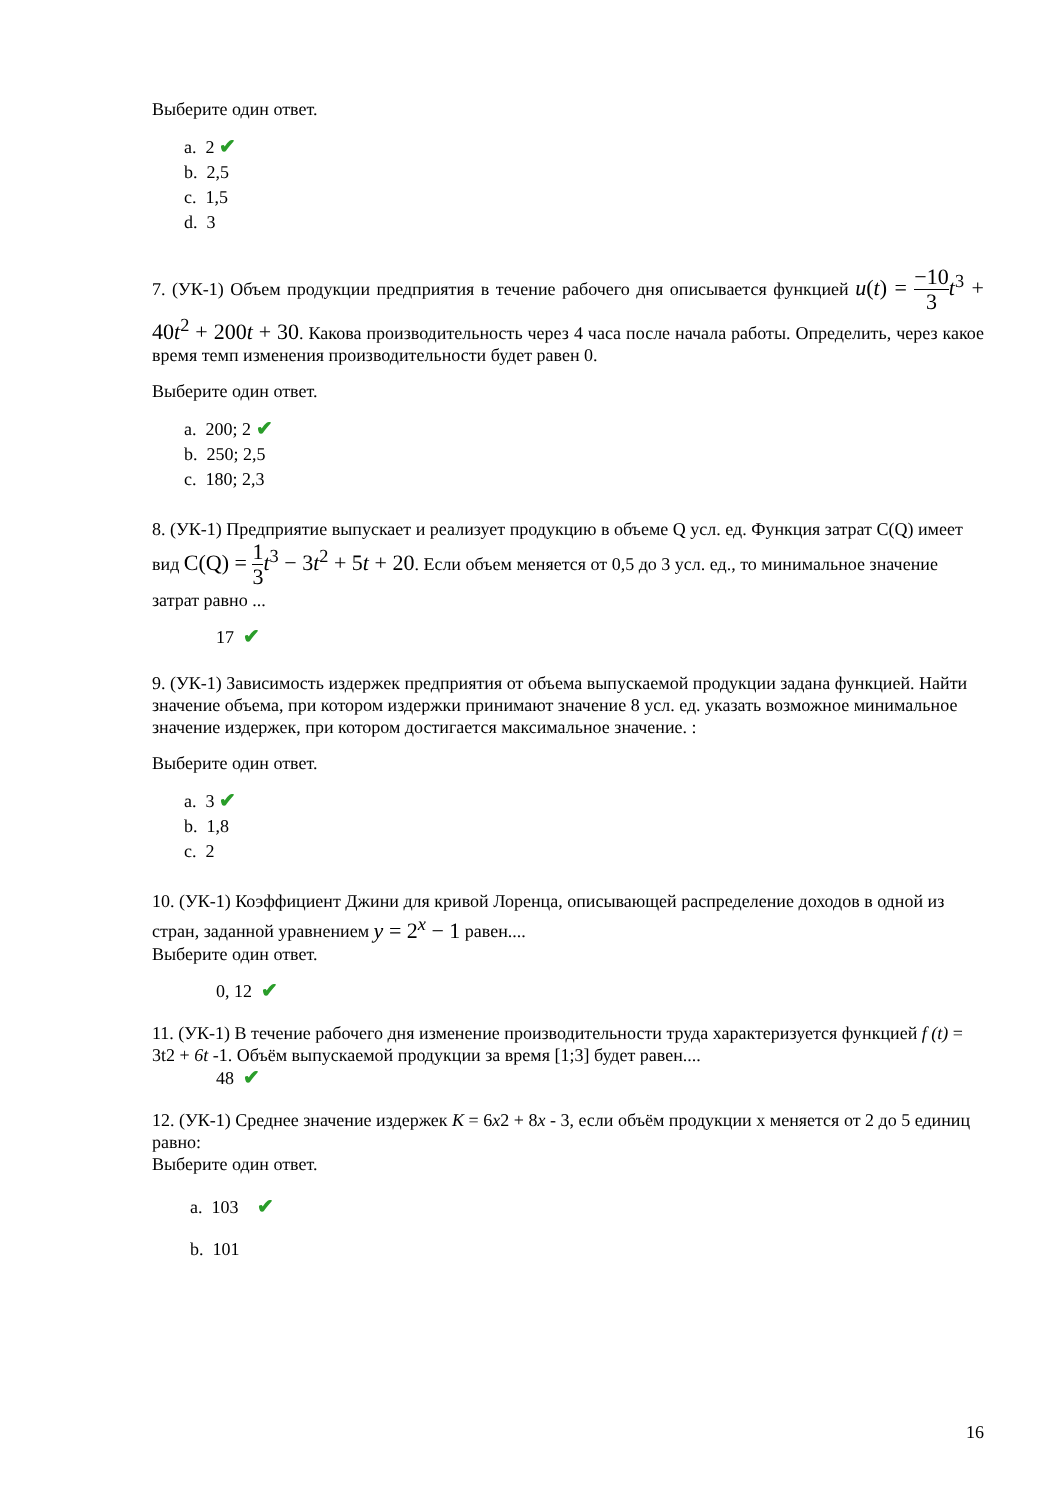Выберите один ответ.
a. 2 ✔
b. 2,5
c. 1,5
d. 3
7. (УК-1) Объем продукции предприятия в течение рабочего дня описывается функцией u(t) = −10 3 t<sup>3</sup> + 40t<sup>2</sup> + 200t + 30. Какова производительность через 4 часа после начала работы. Определить, через какое время темп изменения производительности будет равен 0.
Выберите один ответ.
a. 200; 2 ✔
b. 250; 2,5
c. 180; 2,3
8. (УК-1) Предприятие выпускает и реализует продукцию в объеме Q усл. ед. Функция затрат C(Q) имеет вид C(Q) = 1 3 t<sup>3</sup> − 3t<sup>2</sup> + 5t + 20. Если объем меняется от 0,5 до 3 усл. ед., то минимальное значение затрат равно ...
17 ✔
9. (УК-1) Зависимость издержек предприятия от объема выпускаемой продукции задана функцией. Найти значение объема, при котором издержки принимают значение 8 усл. ед. указать возможное минимальное значение издержек, при котором достигается максимальное значение. :
Выберите один ответ.
a. 3 ✔
b. 1,8
c. 2
10. (УК-1) Коэффициент Джини для кривой Лоренца, описывающей распределение доходов в одной из стран, заданной уравнением y = 2<sup>x</sup> − 1 равен....
Выберите один ответ.
0, 12 ✔
11. (УК-1) В течение рабочего дня изменение производительности труда характеризуется функцией f (t) = 3t2 + 6t -1. Объём выпускаемой продукции за время [1;3] будет равен....
48 ✔
12. (УК-1) Среднее значение издержек K = 6x2 + 8x - 3, если объём продукции х меняется от 2 до 5 единиц равно:
Выберите один ответ.
a. 103 ✔
b. 101
16